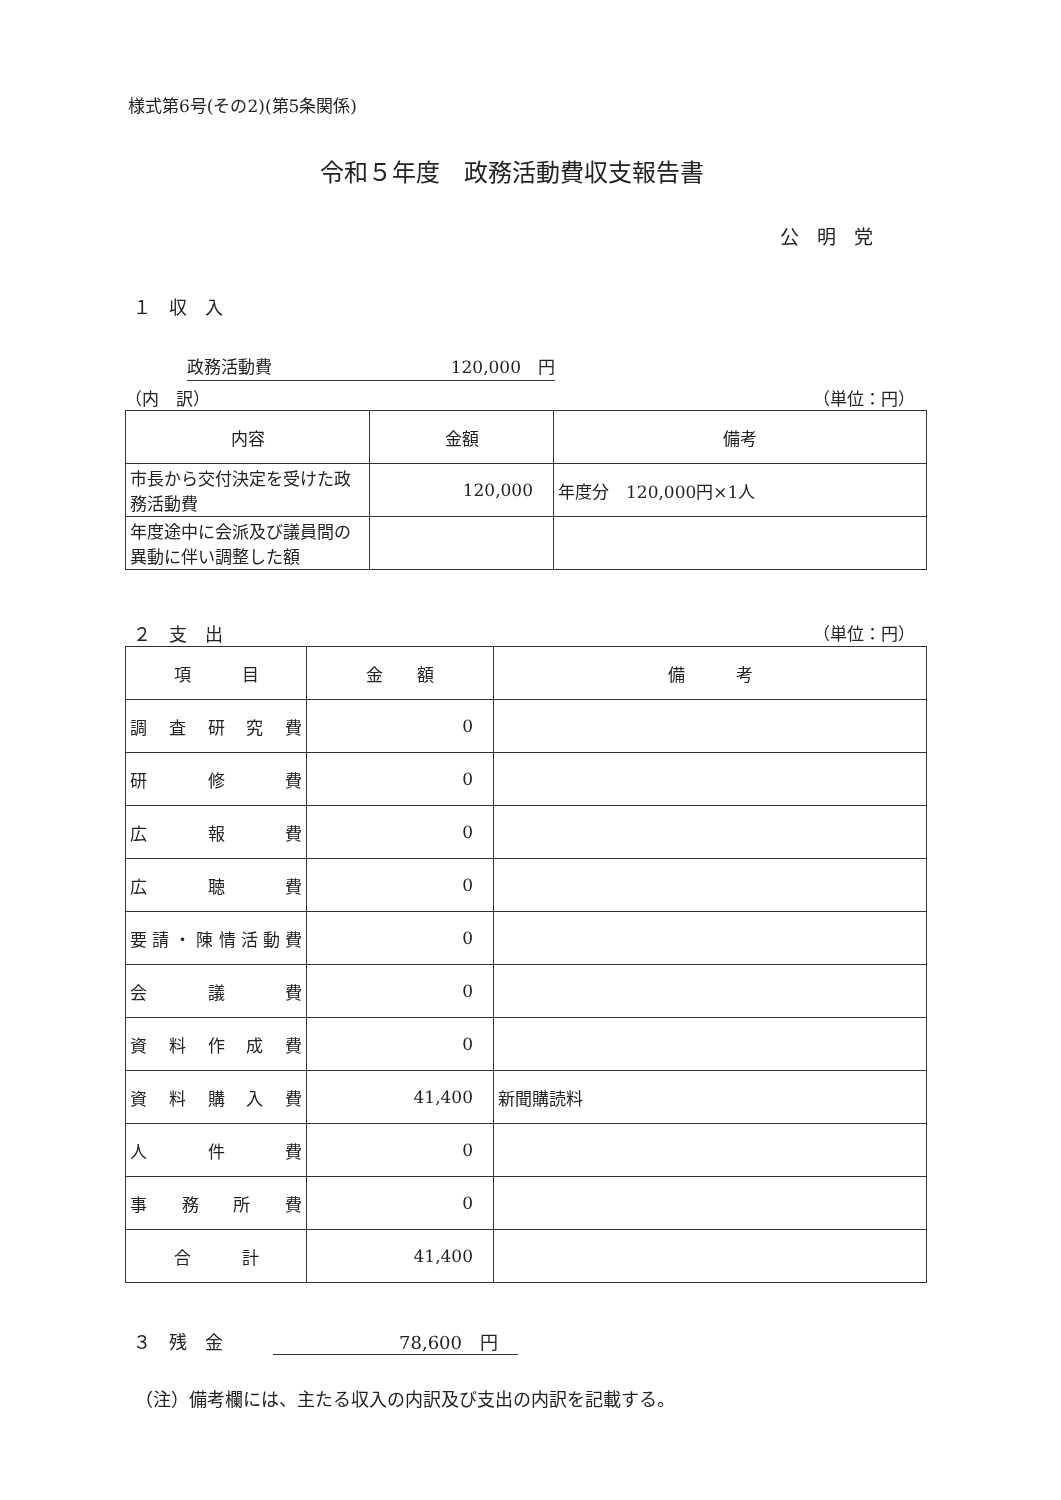様式第6号(その2)(第5条関係)
令和５年度　政務活動費収支報告書
公明党
１　収　入
政務活動費 120,000　円
（内　訳） （単位：円）
| 内容 | 金額 | 備考 |
| --- | --- | --- |
| 市長から交付決定を受けた政務活動費 | 120,000 | 年度分 120,000円×1人 |
| 年度途中に会派及び議員間の異動に伴い調整した額 | | |
２　支　出 （単位：円）
| 項 目 | 金 額 | 備 考 |
| --- | --- | --- |
| 調査研究費 | 0 | |
| 研修費 | 0 | |
| 広報費 | 0 | |
| 広聴費 | 0 | |
| 要請・陳情活動費 | 0 | |
| 会議費 | 0 | |
| 資料作成費 | 0 | |
| 資料購入費 | 41,400 | 新聞購読料 |
| 人件費 | 0 | |
| 事務所費 | 0 | |
| 合 計 | 41,400 | |
３　残　金 78,600　円
（注）備考欄には、主たる収入の内訳及び支出の内訳を記載する。